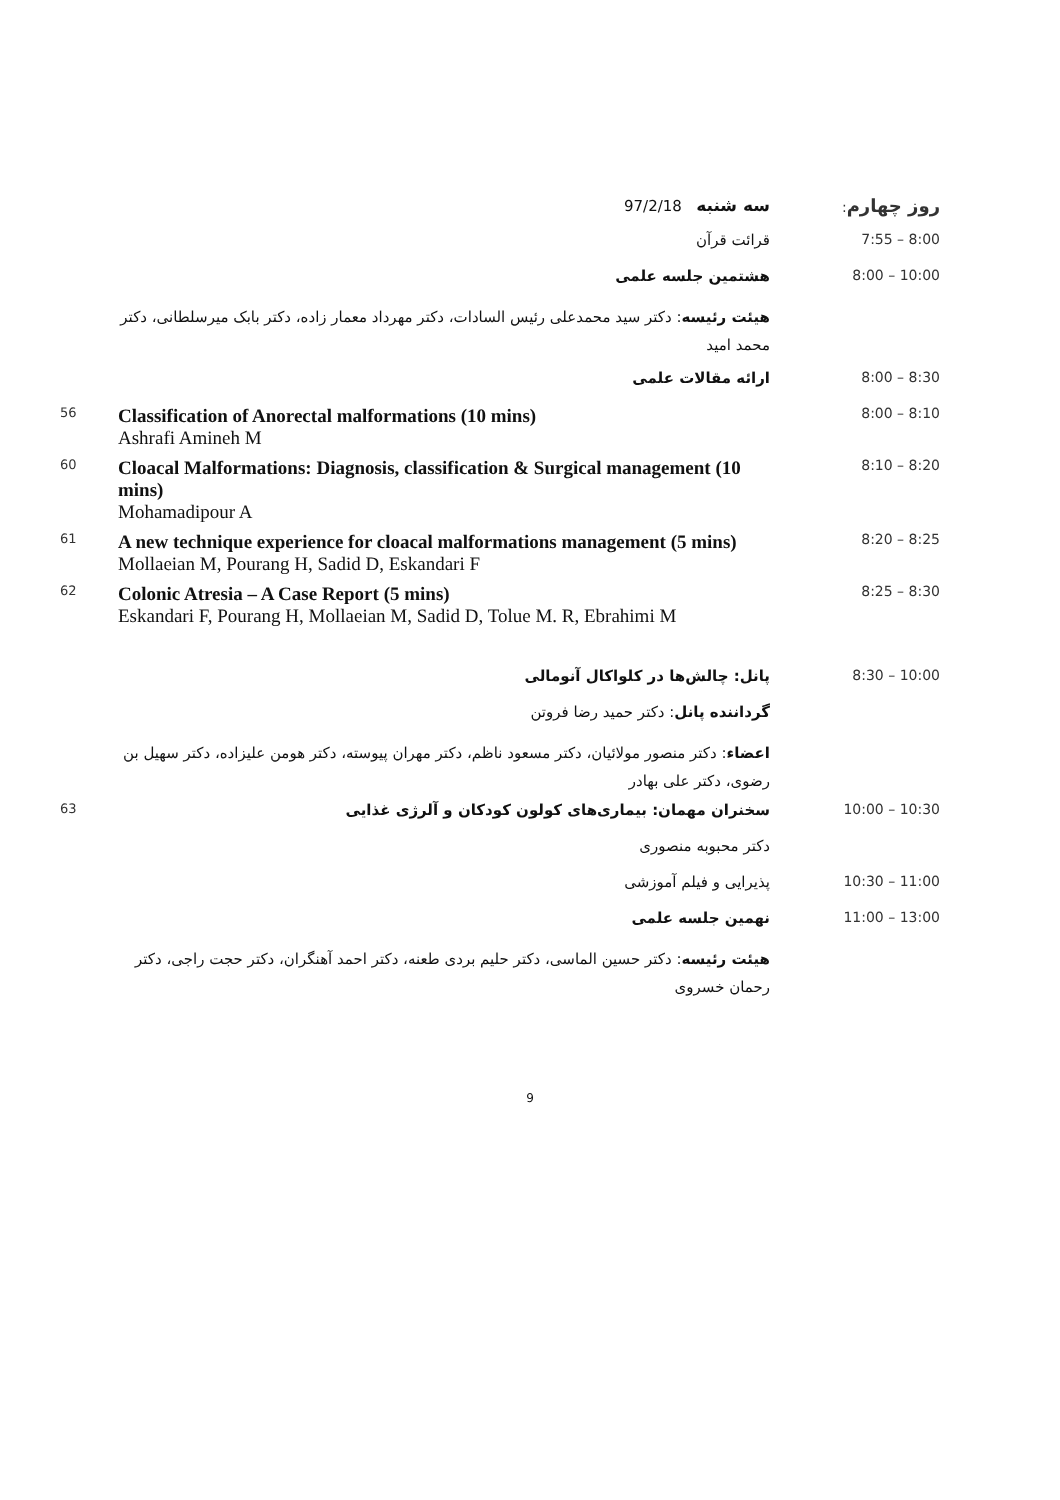سه شنبه 97/2/18
روز چهارم:
قرائت قرآن 7:55 – 8:00
هشتمین جلسه علمی 8:00 – 10:00
هیئت رئیسه: دکتر سید محمدعلی رئیس السادات، دکتر مهرداد معمار زاده، دکتر بابک میرسلطانی، دکتر محمد امید
ارائه مقالات علمی 8:00 – 8:30
56
Classification of Anorectal malformations (10 mins)
Ashrafi Amineh M
8:00 – 8:10
60
Cloacal Malformations: Diagnosis, classification & Surgical management (10 mins)
Mohamadipour A
8:10 – 8:20
61
A new technique experience for cloacal malformations management (5 mins)
Mollaeian M, Pourang H, Sadid D, Eskandari F
8:20 – 8:25
62
Colonic Atresia – A Case Report (5 mins)
Eskandari F, Pourang H, Mollaeian M, Sadid D, Tolue M. R, Ebrahimi M
8:25 – 8:30
پانل: چالش‌ها در کلواکال آنومالی 8:30 – 10:00
گرداننده پانل: دکتر حمید رضا فروتن
اعضاء: دکتر منصور مولائیان، دکتر مسعود ناظم، دکتر مهران پیوسته، دکتر هومن علیزاده، دکتر سهیل بن رضوی، دکتر علی بهادر
63
سخنران مهمان: بیماری‌های کولون کودکان و آلرژی غذایی 10:00 – 10:30
دکتر محبوبه منصوری
پذیرایی و فیلم آموزشی 10:30 – 11:00
نهمین جلسه علمی 11:00 – 13:00
هیئت رئیسه: دکتر حسین الماسی، دکتر حلیم بردی طعنه، دکتر احمد آهنگران، دکتر حجت راجی، دکتر رحمان خسروی
9